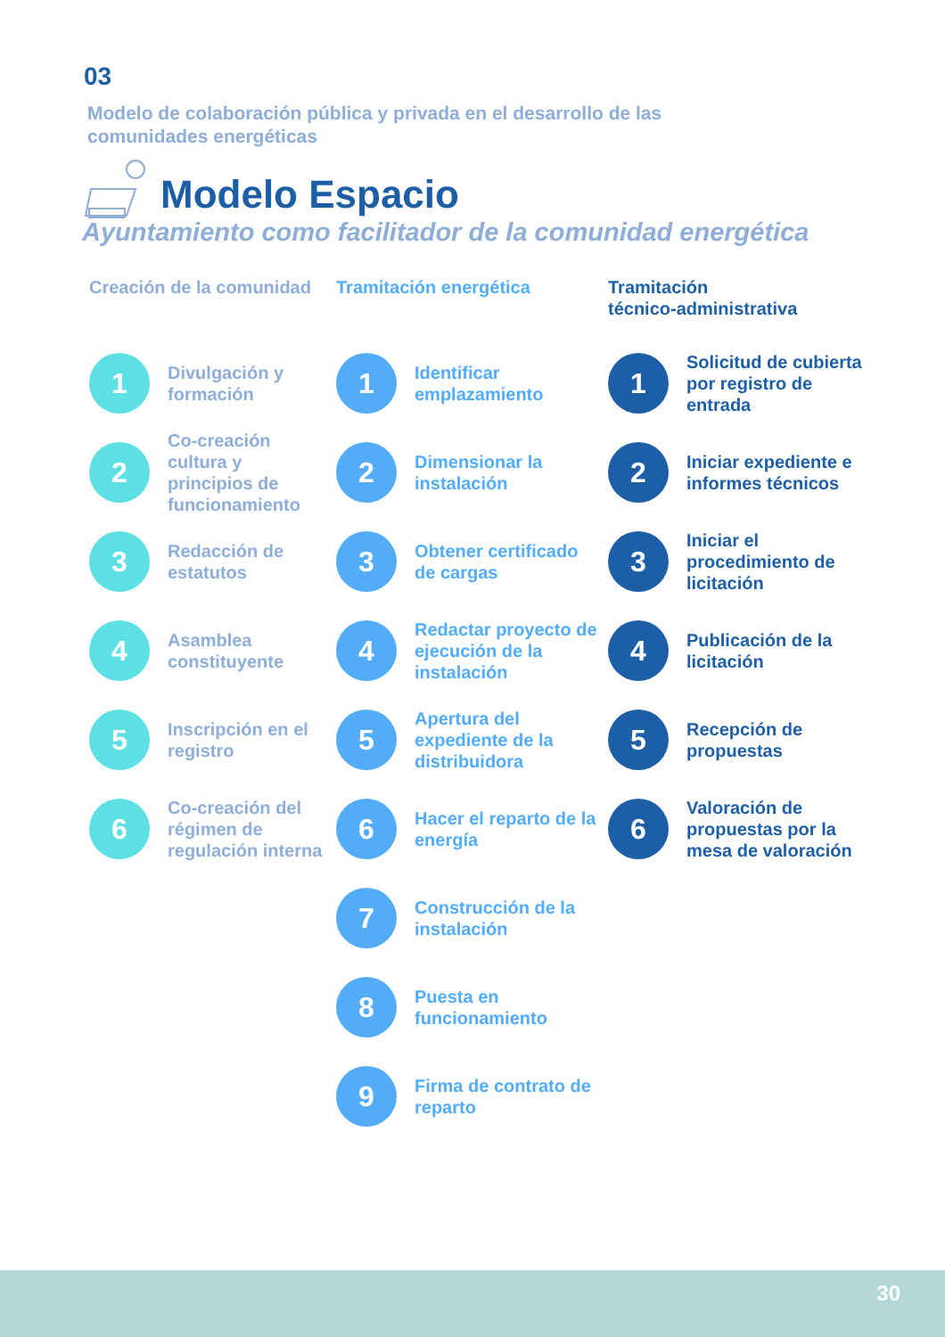03
Modelo de colaboración pública y privada en el desarrollo de las comunidades energéticas
Modelo Espacio
Ayuntamiento como facilitador de la comunidad energética
Creación de la comunidad
1
Divulgación y formación
2
Co-creación cultura y principios de funcionamiento
3
Redacción de estatutos
4
Asamblea constituyente
5
Inscripción en el registro
6
Co-creación del régimen de regulación interna
Tramitación energética
1
Identificar emplazamiento
2
Dimensionar la instalación
3
Obtener certificado de cargas
4
Redactar proyecto de ejecución de la instalación
5
Apertura del expediente de la distribuidora
6
Hacer el reparto de la energía
7
Construcción de la instalación
8
Puesta en funcionamiento
9
Firma de contrato de reparto
Tramitación
técnico-administrativa
1
Solicitud de cubierta por registro de entrada
2
Iniciar expediente e informes técnicos
3
Iniciar el procedimiento de licitación
4
Publicación de la licitación
5
Recepción de propuestas
6
Valoración de propuestas por la mesa de valoración
30